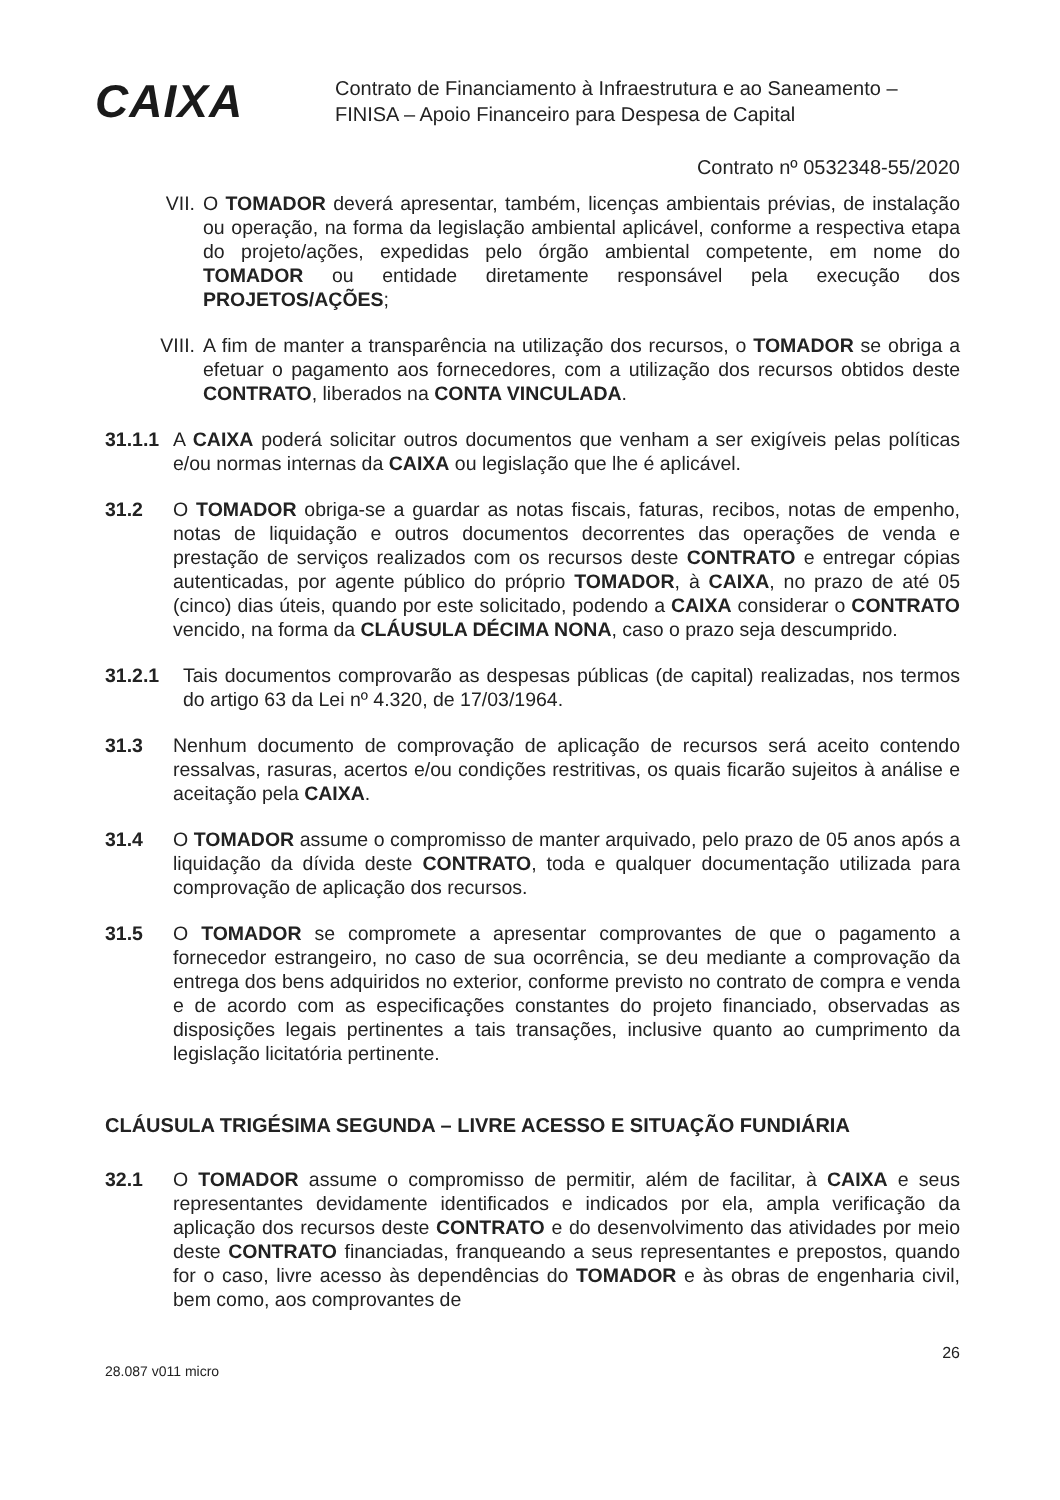CAIXA
Contrato de Financiamento à Infraestrutura e ao Saneamento –
FINISA – Apoio Financeiro para Despesa de Capital
Contrato nº 0532348-55/2020
VII. O TOMADOR deverá apresentar, também, licenças ambientais prévias, de instalação ou operação, na forma da legislação ambiental aplicável, conforme a respectiva etapa do projeto/ações, expedidas pelo órgão ambiental competente, em nome do TOMADOR ou entidade diretamente responsável pela execução dos PROJETOS/AÇÕES;
VIII.
A fim de manter a transparência na utilização dos recursos, o TOMADOR se obriga a efetuar o pagamento aos fornecedores, com a utilização dos recursos obtidos deste CONTRATO, liberados na CONTA VINCULADA.
31.1.1
A CAIXA poderá solicitar outros documentos que venham a ser exigíveis pelas políticas e/ou normas internas da CAIXA ou legislação que lhe é aplicável.
31.2 O TOMADOR obriga-se a guardar as notas fiscais, faturas, recibos, notas de empenho, notas de liquidação e outros documentos decorrentes das operações de venda e prestação de serviços realizados com os recursos deste CONTRATO e entregar cópias autenticadas, por agente público do próprio TOMADOR, à CAIXA, no prazo de até 05 (cinco) dias úteis, quando por este solicitado, podendo a CAIXA considerar o CONTRATO vencido, na forma da CLÁUSULA DÉCIMA NONA, caso o prazo seja descumprido.
31.2.1 Tais documentos comprovarão as despesas públicas (de capital) realizadas, nos termos do artigo 63 da Lei nº 4.320, de 17/03/1964.
31.3 Nenhum documento de comprovação de aplicação de recursos será aceito contendo ressalvas, rasuras, acertos e/ou condições restritivas, os quais ficarão sujeitos à análise e aceitação pela CAIXA.
31.4 O TOMADOR assume o compromisso de manter arquivado, pelo prazo de 05 anos após a liquidação da dívida deste CONTRATO, toda e qualquer documentação utilizada para comprovação de aplicação dos recursos.
31.5 O TOMADOR se compromete a apresentar comprovantes de que o pagamento a fornecedor estrangeiro, no caso de sua ocorrência, se deu mediante a comprovação da entrega dos bens adquiridos no exterior, conforme previsto no contrato de compra e venda e de acordo com as especificações constantes do projeto financiado, observadas as disposições legais pertinentes a tais transações, inclusive quanto ao cumprimento da legislação licitatória pertinente.
CLÁUSULA TRIGÉSIMA SEGUNDA – LIVRE ACESSO E SITUAÇÃO FUNDIÁRIA
32.1 O TOMADOR assume o compromisso de permitir, além de facilitar, à CAIXA e seus representantes devidamente identificados e indicados por ela, ampla verificação da aplicação dos recursos deste CONTRATO e do desenvolvimento das atividades por meio deste CONTRATO financiadas, franqueando a seus representantes e prepostos, quando for o caso, livre acesso às dependências do TOMADOR e às obras de engenharia civil, bem como, aos comprovantes de
28.087 v011 micro 26